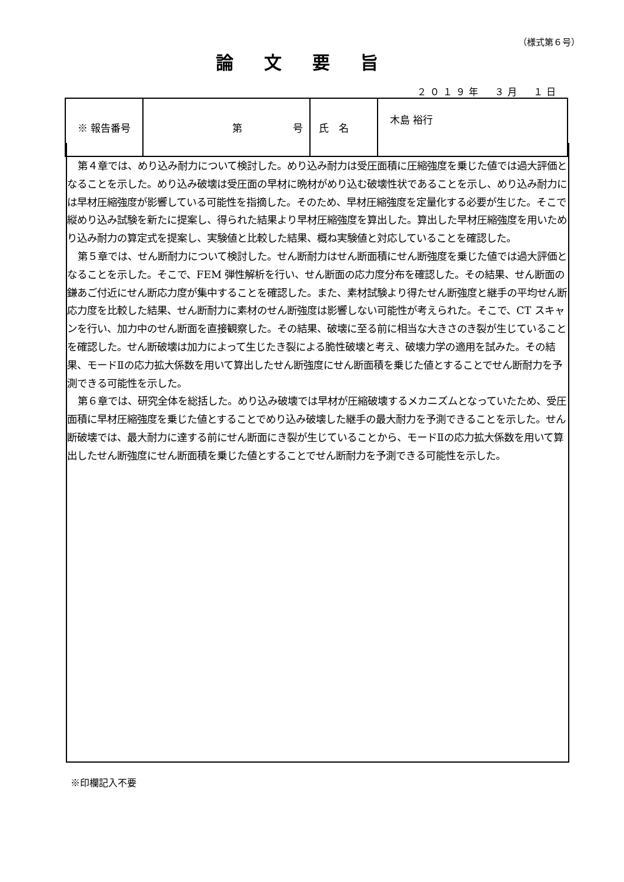（様式第６号）
論文要旨
２０１９年　３月　１日
| ※ 報告番号 | 第 号 | 氏 名 | 木島 裕行 |
第４章では、めり込み耐力について検討した。めり込み耐力は受圧面積に圧縮強度を乗じた値では過大評価となることを示した。めり込み破壊は受圧面の早材に晩材がめり込む破壊性状であることを示し、めり込み耐力には早材圧縮強度が影響している可能性を指摘した。そのため、早材圧縮強度を定量化する必要が生じた。そこで縦めり込み試験を新たに提案し、得られた結果より早材圧縮強度を算出した。算出した早材圧縮強度を用いためり込み耐力の算定式を提案し、実験値と比較した結果、概ね実験値と対応していることを確認した。
第５章では、せん断耐力について検討した。せん断耐力はせん断面積にせん断強度を乗じた値では過大評価となることを示した。そこで、FEM 弾性解析を行い、せん断面の応力度分布を確認した。その結果、せん断面の鎌あご付近にせん断応力度が集中することを確認した。また、素材試験より得たせん断強度と継手の平均せん断応力度を比較した結果、せん断耐力に素材のせん断強度は影響しない可能性が考えられた。そこで、CT スキャンを行い、加力中のせん断面を直接観察した。その結果、破壊に至る前に相当な大きさのき裂が生じていることを確認した。せん断破壊は加力によって生じたき裂による脆性破壊と考え、破壊力学の適用を試みた。その結果、モードⅡの応力拡大係数を用いて算出したせん断強度にせん断面積を乗じた値とすることでせん断耐力を予測できる可能性を示した。
第６章では、研究全体を総括した。めり込み破壊では早材が圧縮破壊するメカニズムとなっていたため、受圧面積に早材圧縮強度を乗じた値とすることでめり込み破壊した継手の最大耐力を予測できることを示した。せん断破壊では、最大耐力に達する前にせん断面にき裂が生じていることから、モードⅡの応力拡大係数を用いて算出したせん断強度にせん断面積を乗じた値とすることでせん断耐力を予測できる可能性を示した。
※印欄記入不要